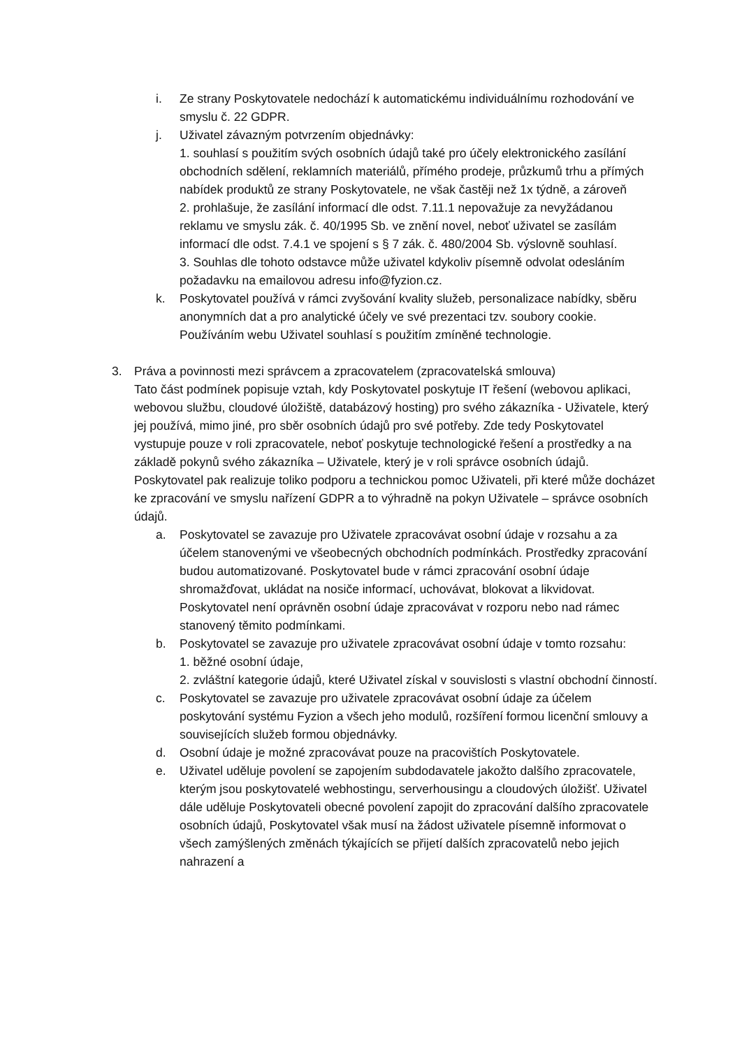i. Ze strany Poskytovatele nedochází k automatickému individuálnímu rozhodování ve smyslu č. 22 GDPR.
j. Uživatel závazným potvrzením objednávky:
1. souhlasí s použitím svých osobních údajů také pro účely elektronického zasílání obchodních sdělení, reklamních materiálů, přímého prodeje, průzkumů trhu a přímých nabídek produktů ze strany Poskytovatele, ne však častěji než 1x týdně, a zároveň
2. prohlašuje, že zasílání informací dle odst. 7.11.1 nepovažuje za nevyžádanou reklamu ve smyslu zák. č. 40/1995 Sb. ve znění novel, neboť uživatel se zasílám informací dle odst. 7.4.1 ve spojení s § 7 zák. č. 480/2004 Sb. výslovně souhlasí.
3. Souhlas dle tohoto odstavce může uživatel kdykoliv písemně odvolat odesláním požadavku na emailovou adresu info@fyzion.cz.
k. Poskytovatel používá v rámci zvyšování kvality služeb, personalizace nabídky, sběru anonymních dat a pro analytické účely ve své prezentaci tzv. soubory cookie. Používáním webu Uživatel souhlasí s použitím zmíněné technologie.
3. Práva a povinnosti mezi správcem a zpracovatelem (zpracovatelská smlouva)
Tato část podmínek popisuje vztah, kdy Poskytovatel poskytuje IT řešení (webovou aplikaci, webovou službu, cloudové úložiště, databázový hosting) pro svého zákazníka - Uživatele, který jej používá, mimo jiné, pro sběr osobních údajů pro své potřeby. Zde tedy Poskytovatel vystupuje pouze v roli zpracovatele, neboť poskytuje technologické řešení a prostředky a na základě pokynů svého zákazníka – Uživatele, který je v roli správce osobních údajů. Poskytovatel pak realizuje toliko podporu a technickou pomoc Uživateli, při které může docházet ke zpracování ve smyslu nařízení GDPR a to výhradně na pokyn Uživatele – správce osobních údajů.
a. Poskytovatel se zavazuje pro Uživatele zpracovávat osobní údaje v rozsahu a za účelem stanovenými ve všeobecných obchodních podmínkách. Prostředky zpracování budou automatizované. Poskytovatel bude v rámci zpracování osobní údaje shromažďovat, ukládat na nosiče informací, uchovávat, blokovat a likvidovat. Poskytovatel není oprávněn osobní údaje zpracovávat v rozporu nebo nad rámec stanovený těmito podmínkami.
b. Poskytovatel se zavazuje pro uživatele zpracovávat osobní údaje v tomto rozsahu:
1. běžné osobní údaje,
2. zvláštní kategorie údajů, které Uživatel získal v souvislosti s vlastní obchodní činností.
c. Poskytovatel se zavazuje pro uživatele zpracovávat osobní údaje za účelem poskytování systému Fyzion a všech jeho modulů, rozšíření formou licenční smlouvy a souvisejících služeb formou objednávky.
d. Osobní údaje je možné zpracovávat pouze na pracovištích Poskytovatele.
e. Uživatel uděluje povolení se zapojením subdodavatele jakožto dalšího zpracovatele, kterým jsou poskytovatelé webhostingu, serverhousingu a cloudových úložišť. Uživatel dále uděluje Poskytovateli obecné povolení zapojit do zpracování dalšího zpracovatele osobních údajů, Poskytovatel však musí na žádost uživatele písemně informovat o všech zamýšlených změnách týkajících se přijetí dalších zpracovatelů nebo jejich nahrazení a